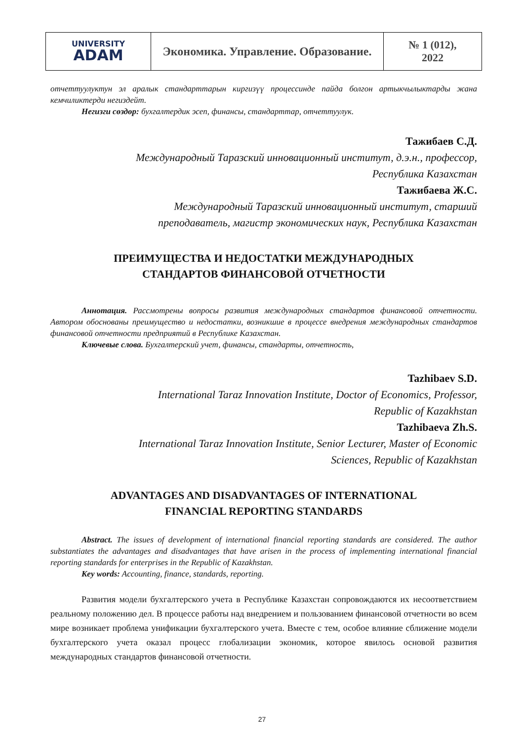| UNIVERSITY ADAM | Экономика. Управление. Образование. | № 1 (012), 2022 |
отчеттуулуктун эл аралык стандарттарын киргизүү процессинде пайда болгон артыкчылыктарды жана кемчиликтерди негиздейт.
Негизги сөздөр: бухгалтердик эсеп, финансы, стандарттар, отчеттуулук.
Тажибаев С.Д.
Международный Таразский инновационный институт, д.э.н., профессор,
Республика Казахстан
Тажибаева Ж.С.
Международный Таразский инновационный институт, старший
преподаватель, магистр экономических наук, Республика Казахстан
ПРЕИМУЩЕСТВА И НЕДОСТАТКИ МЕЖДУНАРОДНЫХ
СТАНДАРТОВ ФИНАНСОВОЙ ОТЧЕТНОСТИ
Аннотация. Рассмотрены вопросы развития международных стандартов финансовой отчетности. Автором обоснованы преимущество и недостатки, возникшие в процессе внедрения международных стандартов финансовой отчетности предприятий в Республике Казахстан.
Ключевые слова. Бухгалтерский учет, финансы, стандарты, отчетность,
Tazhibaev S.D.
International Taraz Innovation Institute, Doctor of Economics, Professor,
Republic of Kazakhstan
Tazhibaeva Zh.S.
International Taraz Innovation Institute, Senior Lecturer, Master of Economic
Sciences, Republic of Kazakhstan
ADVANTAGES AND DISADVANTAGES OF INTERNATIONAL
FINANCIAL REPORTING STANDARDS
Abstract. The issues of development of international financial reporting standards are considered. The author substantiates the advantages and disadvantages that have arisen in the process of implementing international financial reporting standards for enterprises in the Republic of Kazakhstan.
Key words: Accounting, finance, standards, reporting.
Развития модели бухгалтерского учета в Республике Казахстан сопровождаются их несоответствием реальному положению дел. В процессе работы над внедрением и пользованием финансовой отчетности во всем мире возникает проблема унификации бухгалтерского учета. Вместе с тем, особое влияние сближение модели бухгалтерского учета оказал процесс глобализации экономик, которое явилось основой развития международных стандартов финансовой отчетности.
27